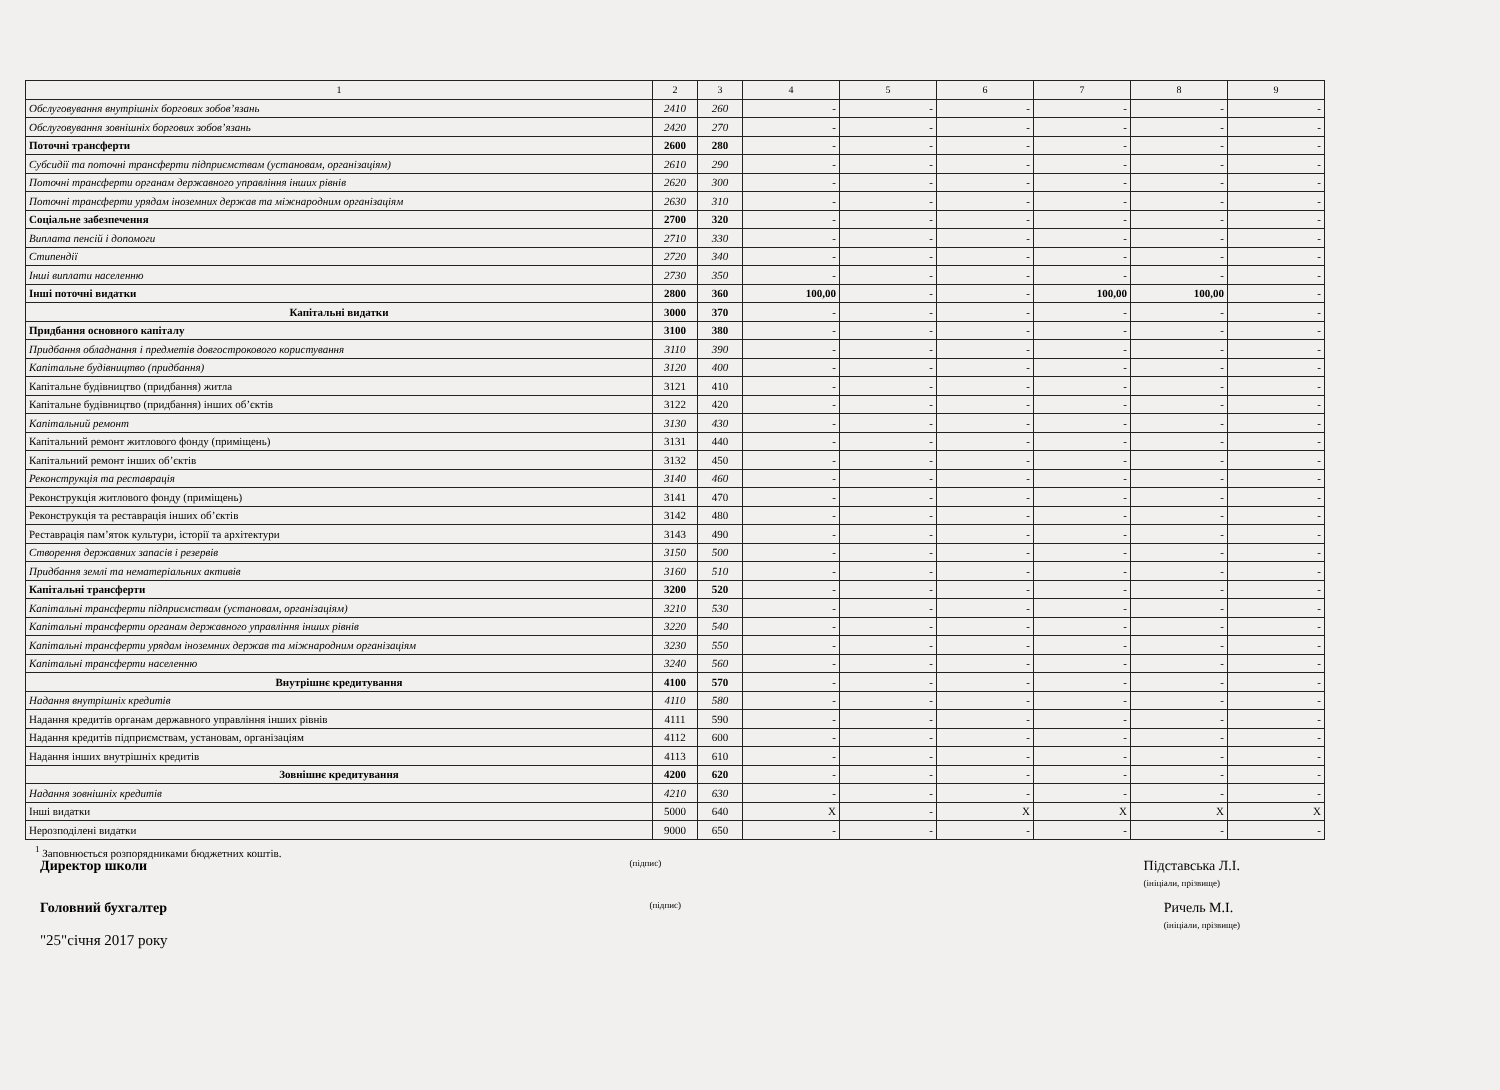| 1 | 2 | 3 | 4 | 5 | 6 | 7 | 8 | 9 |
| --- | --- | --- | --- | --- | --- | --- | --- | --- |
| Обслуговування внутрішніх боргових зобов’язань | 2410 | 260 | - | - | - | - | - | - |
| Обслуговування зовнішніх боргових зобов’язань | 2420 | 270 | - | - | - | - | - | - |
| Поточні трансферти | 2600 | 280 | - | - | - | - | - | - |
| Субсидії та поточні трансферти підприємствам (установам, організаціям) | 2610 | 290 | - | - | - | - | - | - |
| Поточні трансферти органам державного управління інших рівнів | 2620 | 300 | - | - | - | - | - | - |
| Поточні трансферти урядам іноземних держав та міжнародним організаціям | 2630 | 310 | - | - | - | - | - | - |
| Соціальне забезпечення | 2700 | 320 | - | - | - | - | - | - |
| Виплата пенсій і допомоги | 2710 | 330 | - | - | - | - | - | - |
| Стипендії | 2720 | 340 | - | - | - | - | - | - |
| Інші виплати населенню | 2730 | 350 | - | - | - | - | - | - |
| Інші поточні видатки | 2800 | 360 | 100,00 | - | - | 100,00 | 100,00 | - |
| Капітальні видатки | 3000 | 370 | - | - | - | - | - | - |
| Придбання основного капіталу | 3100 | 380 | - | - | - | - | - | - |
| Придбання обладнання і предметів довгострокового користування | 3110 | 390 | - | - | - | - | - | - |
| Капітальне будівництво (придбання) | 3120 | 400 | - | - | - | - | - | - |
| Капітальне будівництво (придбання) житла | 3121 | 410 | - | - | - | - | - | - |
| Капітальне будівництво (придбання) інших об’єктів | 3122 | 420 | - | - | - | - | - | - |
| Капітальний ремонт | 3130 | 430 | - | - | - | - | - | - |
| Капітальний ремонт житлового фонду (приміщень) | 3131 | 440 | - | - | - | - | - | - |
| Капітальний ремонт інших об’єктів | 3132 | 450 | - | - | - | - | - | - |
| Реконструкція та реставрація | 3140 | 460 | - | - | - | - | - | - |
| Реконструкція житлового фонду (приміщень) | 3141 | 470 | - | - | - | - | - | - |
| Реконструкція та реставрація інших об’єктів | 3142 | 480 | - | - | - | - | - | - |
| Реставрація пам’яток культури, історії та архітектури | 3143 | 490 | - | - | - | - | - | - |
| Створення державних запасів і резервів | 3150 | 500 | - | - | - | - | - | - |
| Придбання землі та нематеріальних активів | 3160 | 510 | - | - | - | - | - | - |
| Капітальні трансферти | 3200 | 520 | - | - | - | - | - | - |
| Капітальні трансферти підприємствам (установам, організаціям) | 3210 | 530 | - | - | - | - | - | - |
| Капітальні трансферти органам державного управління інших рівнів | 3220 | 540 | - | - | - | - | - | - |
| Капітальні трансферти урядам іноземних держав та міжнародним організаціям | 3230 | 550 | - | - | - | - | - | - |
| Капітальні трансферти населенню | 3240 | 560 | - | - | - | - | - | - |
| Внутрішнє кредитування | 4100 | 570 | - | - | - | - | - | - |
| Надання внутрішніх кредитів | 4110 | 580 | - | - | - | - | - | - |
| Надання кредитів органам державного управління інших рівнів | 4111 | 590 | - | - | - | - | - | - |
| Надання кредитів підприємствам, установам, організаціям | 4112 | 600 | - | - | - | - | - | - |
| Надання інших внутрішніх кредитів | 4113 | 610 | - | - | - | - | - | - |
| Зовнішнє кредитування | 4200 | 620 | - | - | - | - | - | - |
| Надання зовнішніх кредитів | 4210 | 630 | - | - | - | - | - | - |
| Інші видатки | 5000 | 640 | X | - | X | X | X | X |
| Нерозподілені видатки | 9000 | 650 | - | - | - | - | - | - |
<sup>1</sup> Заповнюється розпорядниками бюджетних коштів.
Директор школи (підпис) Підставська Л.І.
(ініціали, прізвище)
Головний бухгалтер (підпис) Ричель М.І.
(ініціали, прізвище)
"25"січня 2017 року